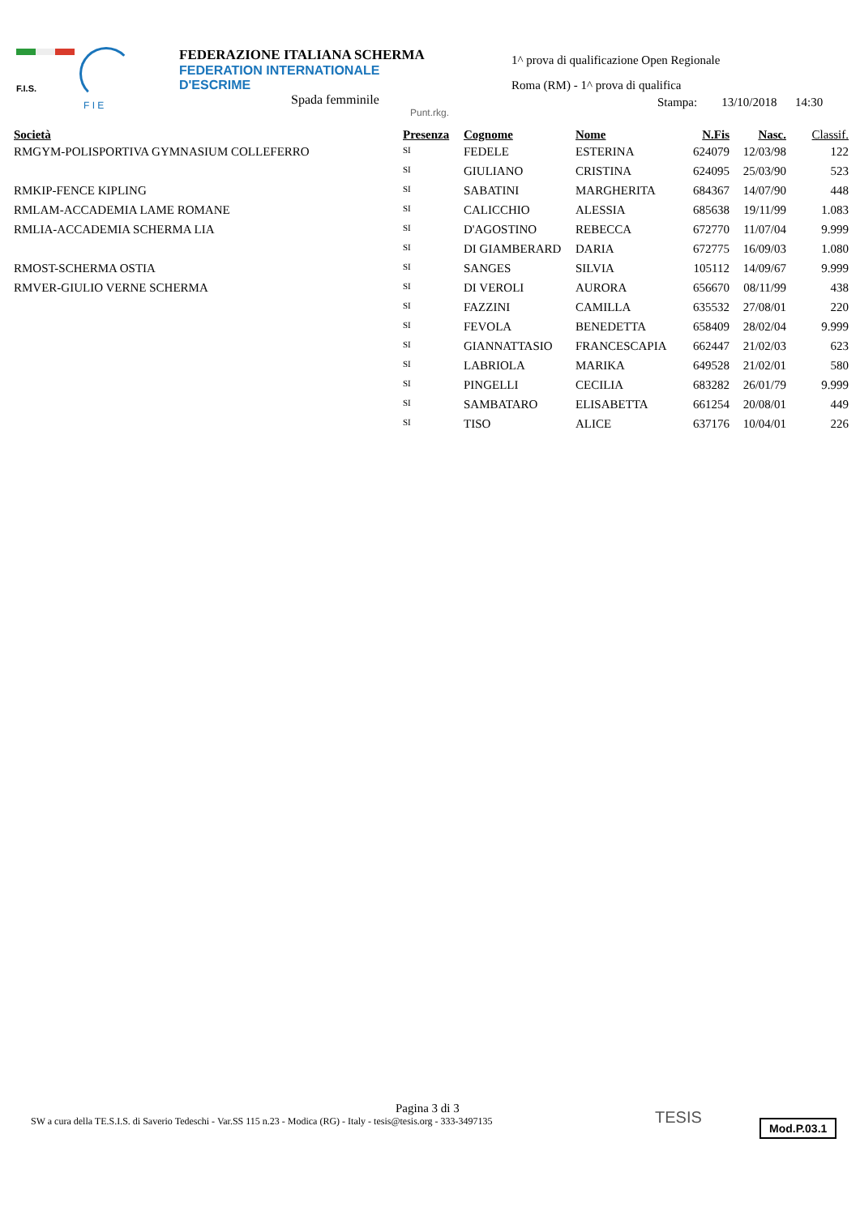F.I.S.
F I E
FEDERAZIONE ITALIANA SCHERMA
FEDERATION INTERNATIONALE D'ESCRIME
Spada femminile
Punt.rkg.
1^ prova di qualificazione Open Regionale
Roma (RM) - 1^ prova di qualifica
Stampa: 13/10/2018 14:30
| Società | Presenza | Cognome | Nome | N.Fis | Nasc. | Classif. |
| --- | --- | --- | --- | --- | --- | --- |
| RMGYM-POLISPORTIVA GYMNASIUM COLLEFERRO | SI | FEDELE | ESTERINA | 624079 | 12/03/98 | 122 |
| | SI | GIULIANO | CRISTINA | 624095 | 25/03/90 | 523 |
| RMKIP-FENCE KIPLING | SI | SABATINI | MARGHERITA | 684367 | 14/07/90 | 448 |
| RMLAM-ACCADEMIA LAME ROMANE | SI | CALICCHIO | ALESSIA | 685638 | 19/11/99 | 1.083 |
| RMLIA-ACCADEMIA SCHERMA LIA | SI | D'AGOSTINO | REBECCA | 672770 | 11/07/04 | 9.999 |
| | SI | DI GIAMBERARD | DARIA | 672775 | 16/09/03 | 1.080 |
| RMOST-SCHERMA OSTIA | SI | SANGES | SILVIA | 105112 | 14/09/67 | 9.999 |
| RMVER-GIULIO VERNE SCHERMA | SI | DI VEROLI | AURORA | 656670 | 08/11/99 | 438 |
| | SI | FAZZINI | CAMILLA | 635532 | 27/08/01 | 220 |
| | SI | FEVOLA | BENEDETTA | 658409 | 28/02/04 | 9.999 |
| | SI | GIANNATTASIO | FRANCESCAPIA | 662447 | 21/02/03 | 623 |
| | SI | LABRIOLA | MARIKA | 649528 | 21/02/01 | 580 |
| | SI | PINGELLI | CECILIA | 683282 | 26/01/79 | 9.999 |
| | SI | SAMBATARO | ELISABETTA | 661254 | 20/08/01 | 449 |
| | SI | TISO | ALICE | 637176 | 10/04/01 | 226 |
Pagina 3 di 3
SW a cura della TE.S.I.S. di Saverio Tedeschi - Var.SS 115 n.23 - Modica (RG) - Italy - tesis@tesis.org - 333-3497135
TESIS Mod.P.03.1